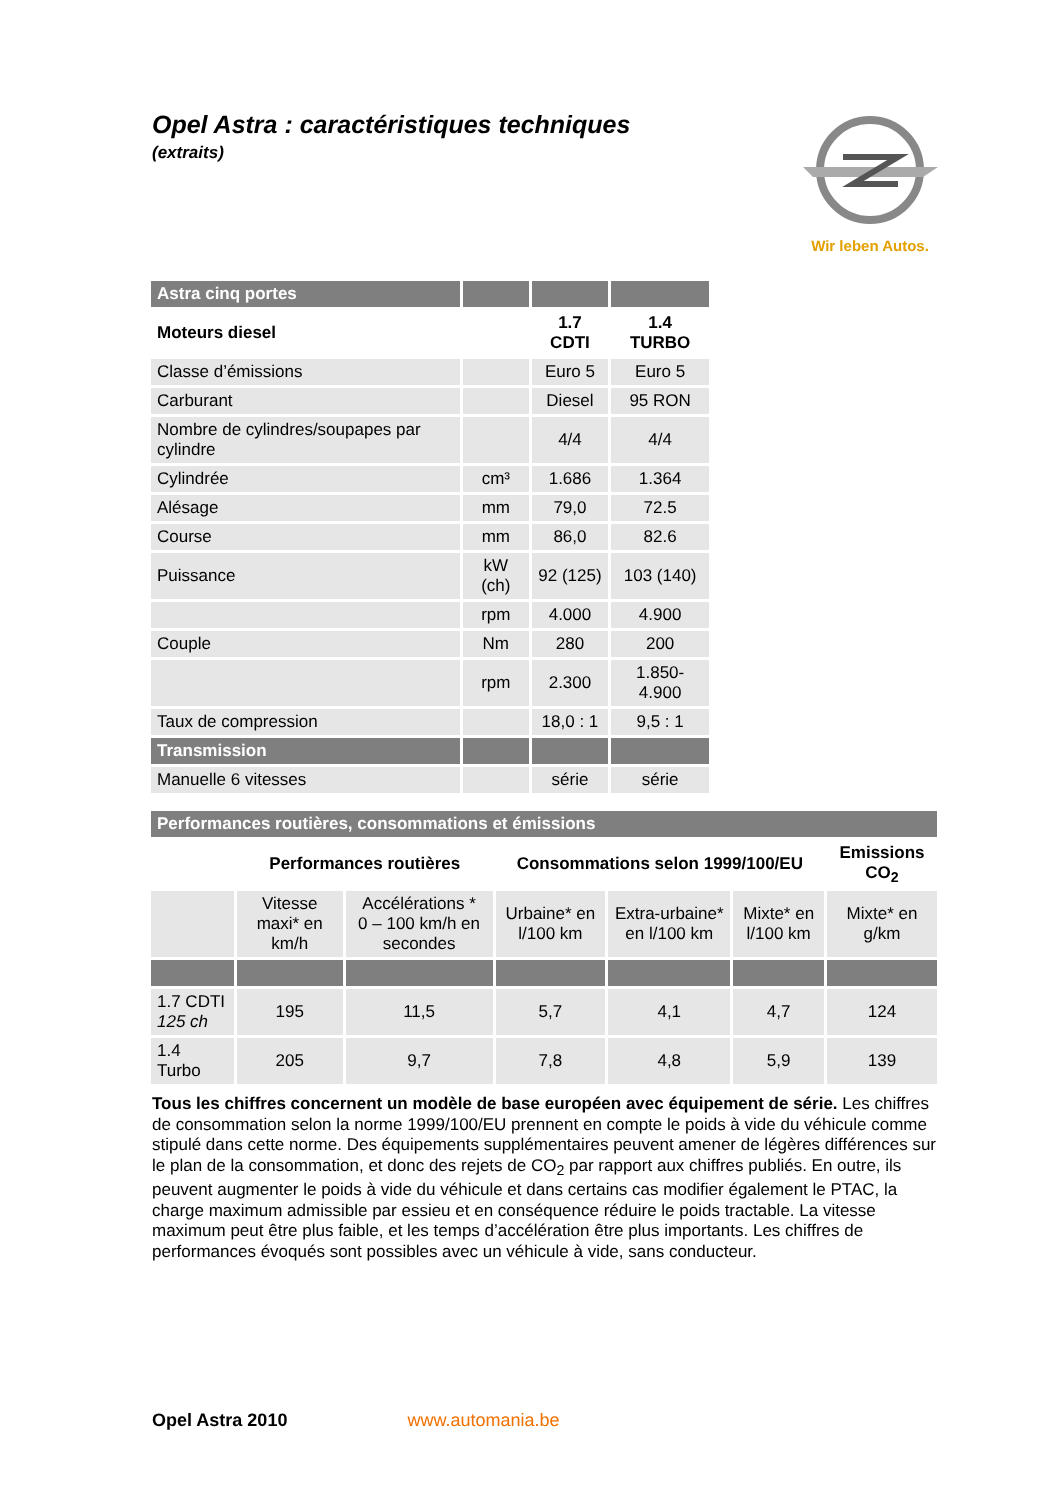Opel Astra : caractéristiques techniques
(extraits)
Wir leben Autos.
| Astra cinq portes | | | |
| --- | --- | --- | --- |
| Moteurs diesel | | 1.7 CDTI | 1.4 TURBO |
| Classe d’émissions | | Euro 5 | Euro 5 |
| Carburant | | Diesel | 95 RON |
| Nombre de cylindres/soupapes par cylindre | | 4/4 | 4/4 |
| Cylindrée | cm³ | 1.686 | 1.364 |
| Alésage | mm | 79,0 | 72.5 |
| Course | mm | 86,0 | 82.6 |
| Puissance | kW (ch) | 92 (125) | 103 (140) |
| | rpm | 4.000 | 4.900 |
| Couple | Nm | 280 | 200 |
| | rpm | 2.300 | 1.850-4.900 |
| Taux de compression | | 18,0 : 1 | 9,5 : 1 |
| Transmission | | | |
| Manuelle 6 vitesses | | série | série |
| Performances routières, consommations et émissions | | | | | | |
| --- | --- | --- | --- | --- | --- | --- |
| | Performances routières | | Consommations selon 1999/100/EU | | | Emissions CO<sub>2</sub> |
| | Vitesse maxi* en km/h | Accélérations * 0 – 100 km/h en secondes | Urbaine* en l/100 km | Extra-urbaine* en l/100 km | Mixte* en l/100 km | Mixte* en g/km |
| 1.7 CDTI 125 ch | 195 | 11,5 | 5,7 | 4,1 | 4,7 | 124 |
| 1.4 Turbo | 205 | 9,7 | 7,8 | 4,8 | 5,9 | 139 |
Tous les chiffres concernent un modèle de base européen avec équipement de série. Les chiffres de consommation selon la norme 1999/100/EU prennent en compte le poids à vide du véhicule comme stipulé dans cette norme. Des équipements supplémentaires peuvent amener de légères différences sur le plan de la consommation, et donc des rejets de CO<sub>2</sub> par rapport aux chiffres publiés. En outre, ils peuvent augmenter le poids à vide du véhicule et dans certains cas modifier également le PTAC, la charge maximum admissible par essieu et en conséquence réduire le poids tractable. La vitesse maximum peut être plus faible, et les temps d’accélération être plus importants. Les chiffres de performances évoqués sont possibles avec un véhicule à vide, sans conducteur.
Opel Astra 2010 www.automania.be